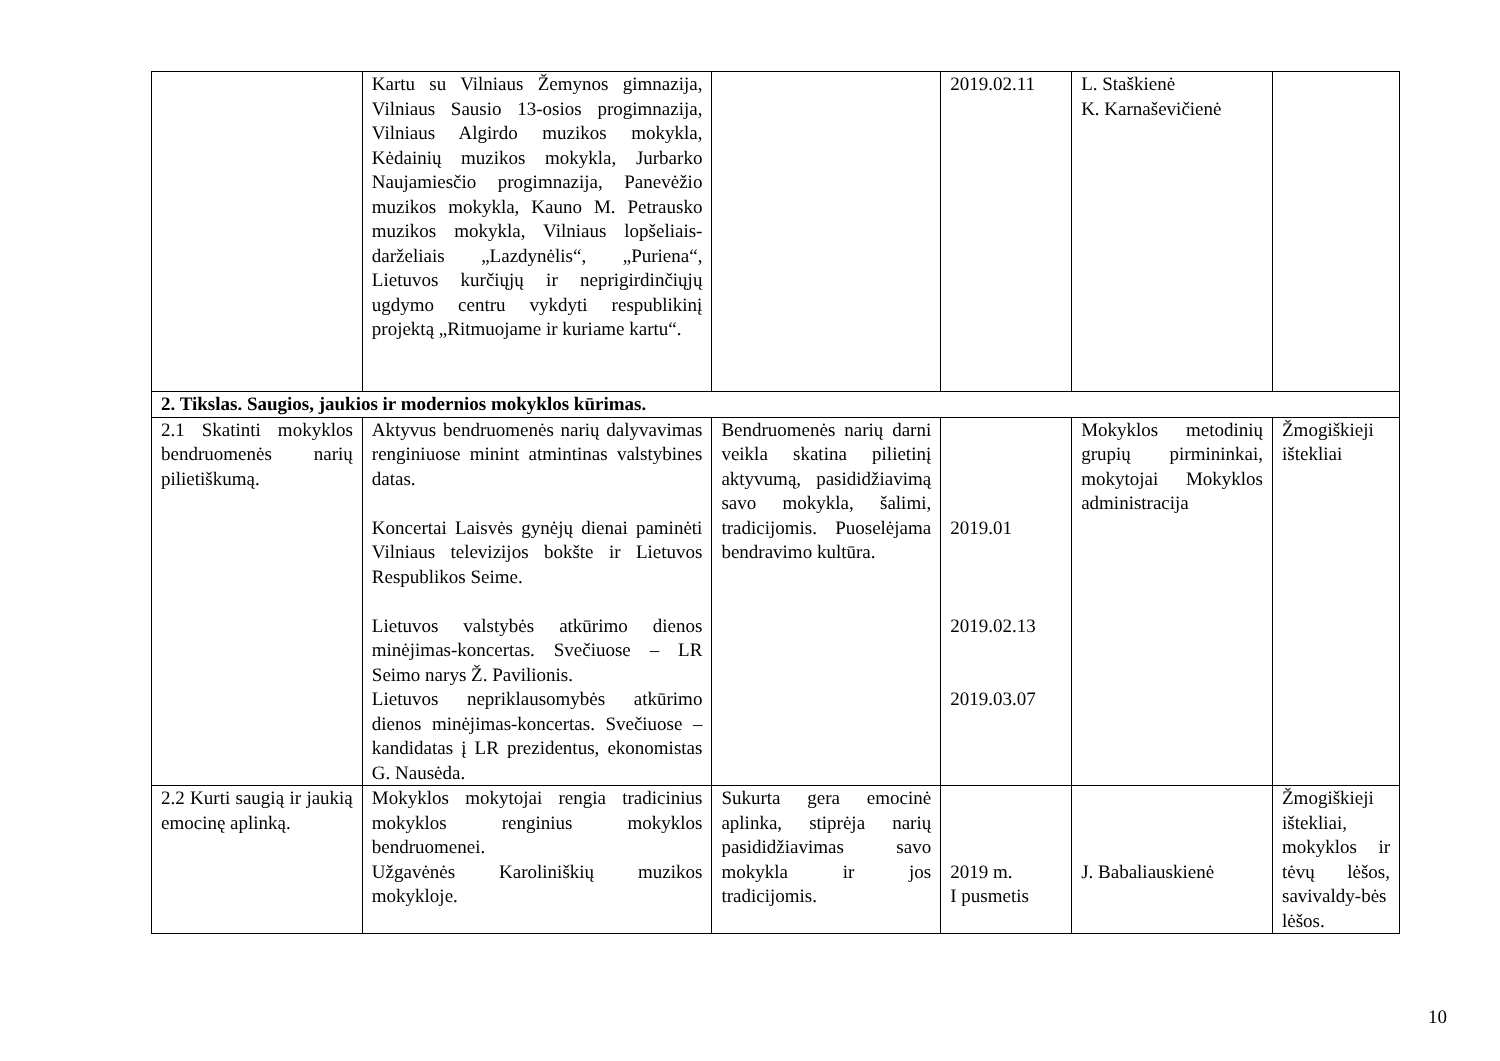| | Kartu su Vilniaus Žemynos gimnazija, Vilniaus Sausio 13-osios progimnazija, Vilniaus Algirdo muzikos mokykla, Kėdainių muzikos mokykla, Jurbarko Naujamiesčio progimnazija, Panevėžio muzikos mokykla, Kauno M. Petrausko muzikos mokykla, Vilniaus lopšeliais-darželiais „Lazdynėlis“, „Puriena“, Lietuvos kurčiųjų ir neprigirdinčiųjų ugdymo centru vykdyti respublikinį projektą „Ritmuojame ir kuriame kartu“. | | 2019.02.11 | L. Staškienė K. Karnaševičienė | |
| 2. Tikslas. Saugios, jaukios ir modernios mokyklos kūrimas. | | | | | |
| 2.1 Skatinti mokyklos bendruomenės narių pilietiškumą. | Aktyvus bendruomenės narių dalyvavimas renginiuose minint atmintinas valstybines datas. Koncertai Laisvės gynėjų dienai paminėti Vilniaus televizijos bokšte ir Lietuvos Respublikos Seime. Lietuvos valstybės atkūrimo dienos minėjimas-koncertas. Svečiuose – LR Seimo narys Ž. Pavilionis. Lietuvos nepriklausomybės atkūrimo dienos minėjimas-koncertas. Svečiuose – kandidatas į LR prezidentus, ekonomistas G. Nausėda. | Bendruomenės narių darni veikla skatina pilietinį aktyvumą, pasididžiavimą savo mokykla, šalimi, tradicijomis. Puoselėjama bendravimo kultūra. | 2019.01 2019.02.13 2019.03.07 | Mokyklos metodinių grupių pirmininkai, mokytojai Mokyklos administracija | Žmogiškieji ištekliai |
| 2.2 Kurti saugią ir jaukią emocinę aplinką. | Mokyklos mokytojai rengia tradicinius mokyklos renginius mokyklos bendruomenei. Užgavėnės Karoliniškių muzikos mokykloje. | Sukurta gera emocinė aplinka, stiprėja narių pasididžiavimas savo mokykla ir jos tradicijomis. | 2019 m. I pusmetis | J. Babaliauskienė | Žmogiškieji ištekliai, mokyklos ir tėvų lėšos, savivaldy-bės lėšos. |
10